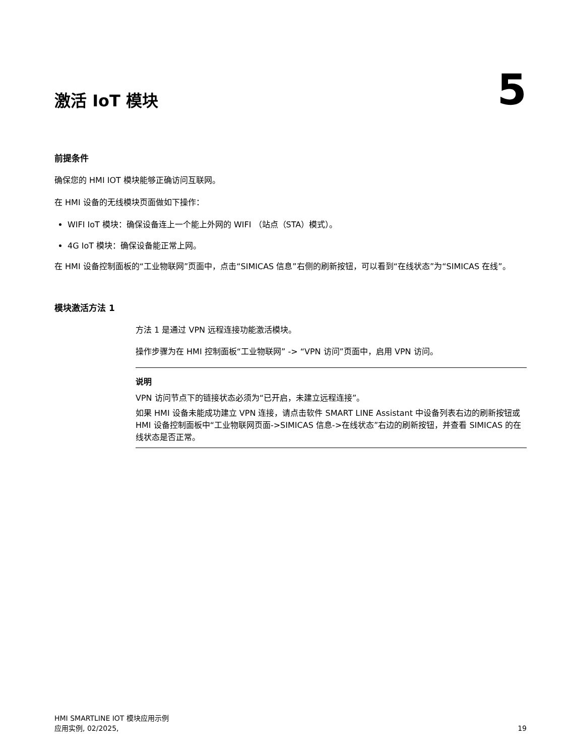激活 IoT 模块
5
前提条件
确保您的 HMI IOT 模块能够正确访问互联网。
在 HMI 设备的无线模块页面做如下操作：
WIFI IoT 模块：确保设备连上一个能上外网的 WIFI （站点（STA）模式）。
4G IoT 模块：确保设备能正常上网。
在 HMI 设备控制面板的“工业物联网”页面中，点击“SIMICAS 信息”右侧的刷新按钮，可以看到“在线状态”为“SIMICAS 在线”。
模块激活方法 1
方法 1 是通过 VPN 远程连接功能激活模块。
操作步骤为在 HMI 控制面板“工业物联网” -> “VPN 访问”页面中，启用 VPN 访问。
说明
VPN 访问节点下的链接状态必须为“已开启，未建立远程连接”。
如果 HMI 设备未能成功建立 VPN 连接，请点击软件 SMART LINE Assistant 中设备列表右边的刷新按钮或 HMI 设备控制面板中“工业物联网页面->SIMICAS 信息->在线状态”右边的刷新按钮，并查看 SIMICAS 的在线状态是否正常。
HMI SMARTLINE IOT 模块应用示例
应用实例, 02/2025,
19